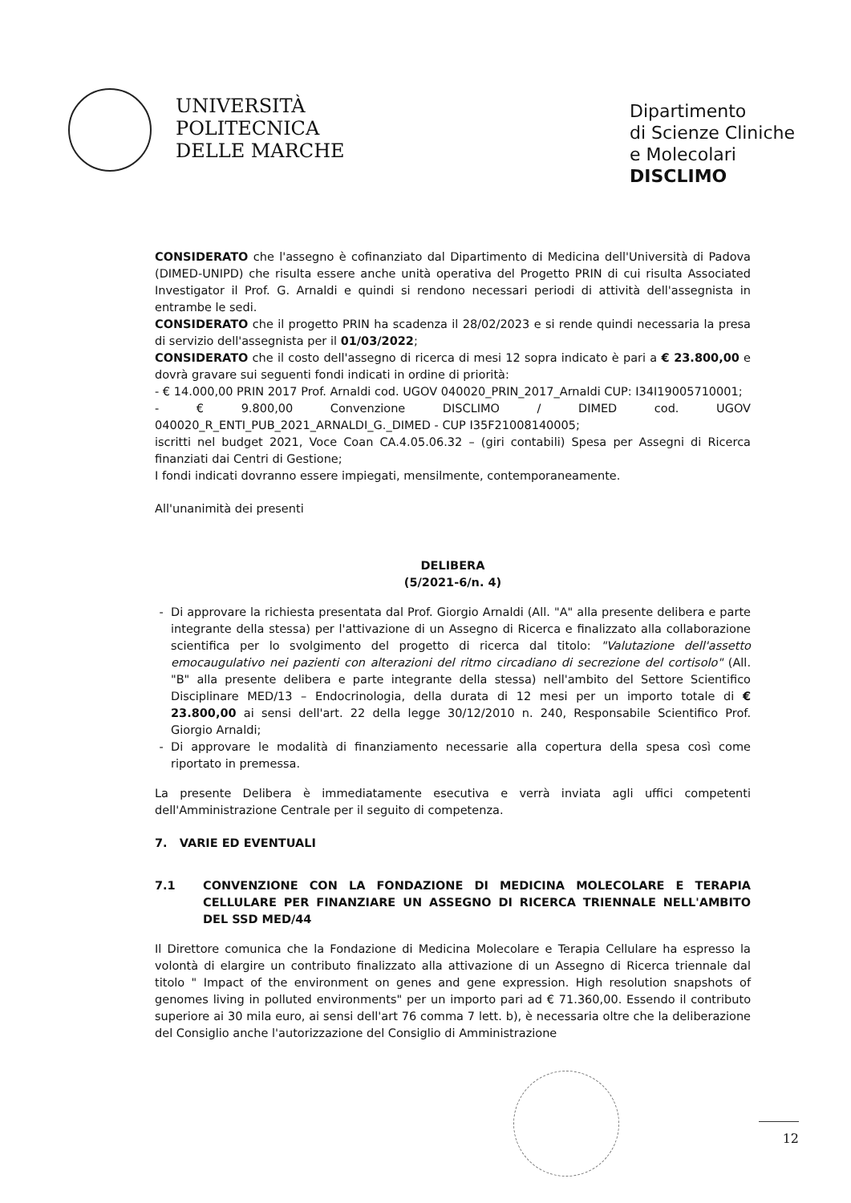UNIVERSITÀ
POLITECNICA
DELLE MARCHE
Dipartimento
di Scienze Cliniche
e Molecolari
DISCLIMO
CONSIDERATO che l'assegno è cofinanziato dal Dipartimento di Medicina dell'Università di Padova (DIMED-UNIPD) che risulta essere anche unità operativa del Progetto PRIN di cui risulta Associated Investigator il Prof. G. Arnaldi e quindi si rendono necessari periodi di attività dell'assegnista in entrambe le sedi.
CONSIDERATO che il progetto PRIN ha scadenza il 28/02/2023 e si rende quindi necessaria la presa di servizio dell'assegnista per il 01/03/2022;
CONSIDERATO che il costo dell'assegno di ricerca di mesi 12 sopra indicato è pari a € 23.800,00 e dovrà gravare sui seguenti fondi indicati in ordine di priorità:
- € 14.000,00 PRIN 2017 Prof. Arnaldi cod. UGOV 040020_PRIN_2017_Arnaldi CUP: I34I19005710001;
- € 9.800,00 Convenzione DISCLIMO / DIMED cod. UGOV 040020_R_ENTI_PUB_2021_ARNALDI_G._DIMED - CUP I35F21008140005;
iscritti nel budget 2021, Voce Coan CA.4.05.06.32 – (giri contabili) Spesa per Assegni di Ricerca finanziati dai Centri di Gestione;
I fondi indicati dovranno essere impiegati, mensilmente, contemporaneamente.
All'unanimità dei presenti
DELIBERA
(5/2021-6/n. 4)
Di approvare la richiesta presentata dal Prof. Giorgio Arnaldi (All. "A" alla presente delibera e parte integrante della stessa) per l'attivazione di un Assegno di Ricerca e finalizzato alla collaborazione scientifica per lo svolgimento del progetto di ricerca dal titolo: "Valutazione dell'assetto emocaugulativo nei pazienti con alterazioni del ritmo circadiano di secrezione del cortisolo" (All. "B" alla presente delibera e parte integrante della stessa) nell'ambito del Settore Scientifico Disciplinare MED/13 – Endocrinologia, della durata di 12 mesi per un importo totale di € 23.800,00 ai sensi dell'art. 22 della legge 30/12/2010 n. 240, Responsabile Scientifico Prof. Giorgio Arnaldi;
Di approvare le modalità di finanziamento necessarie alla copertura della spesa così come riportato in premessa.
La presente Delibera è immediatamente esecutiva e verrà inviata agli uffici competenti dell'Amministrazione Centrale per il seguito di competenza.
7. VARIE ED EVENTUALI
7.1 CONVENZIONE CON LA FONDAZIONE DI MEDICINA MOLECOLARE E TERAPIA CELLULARE PER FINANZIARE UN ASSEGNO DI RICERCA TRIENNALE NELL'AMBITO DEL SSD MED/44
Il Direttore comunica che la Fondazione di Medicina Molecolare e Terapia Cellulare ha espresso la volontà di elargire un contributo finalizzato alla attivazione di un Assegno di Ricerca triennale dal titolo " Impact of the environment on genes and gene expression. High resolution snapshots of genomes living in polluted environments" per un importo pari ad € 71.360,00. Essendo il contributo superiore ai 30 mila euro, ai sensi dell'art 76 comma 7 lett. b), è necessaria oltre che la deliberazione del Consiglio anche l'autorizzazione del Consiglio di Amministrazione
12